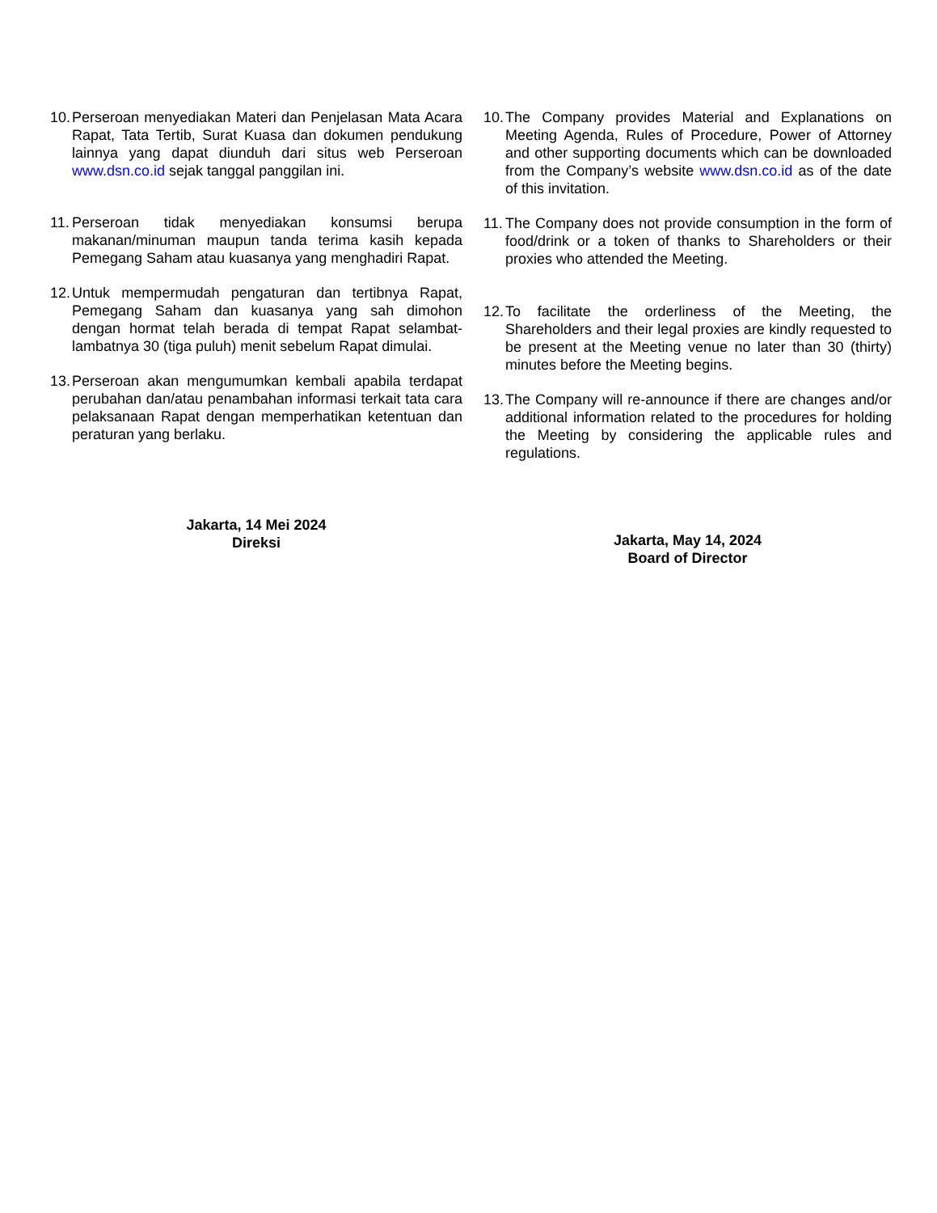10.
Perseroan menyediakan Materi dan Penjelasan Mata Acara Rapat, Tata Tertib, Surat Kuasa dan dokumen pendukung lainnya yang dapat diunduh dari situs web Perseroan www.dsn.co.id sejak tanggal panggilan ini.
11.
Perseroan tidak menyediakan konsumsi berupa makanan/minuman maupun tanda terima kasih kepada Pemegang Saham atau kuasanya yang menghadiri Rapat.
12.
Untuk mempermudah pengaturan dan tertibnya Rapat, Pemegang Saham dan kuasanya yang sah dimohon dengan hormat telah berada di tempat Rapat selambat-lambatnya 30 (tiga puluh) menit sebelum Rapat dimulai.
13.
Perseroan akan mengumumkan kembali apabila terdapat perubahan dan/atau penambahan informasi terkait tata cara pelaksanaan Rapat dengan memperhatikan ketentuan dan peraturan yang berlaku.
Jakarta, 14 Mei 2024
Direksi
10.
The Company provides Material and Explanations on Meeting Agenda, Rules of Procedure, Power of Attorney and other supporting documents which can be downloaded from the Company’s website www.dsn.co.id as of the date of this invitation.
11.
The Company does not provide consumption in the form of food/drink or a token of thanks to Shareholders or their proxies who attended the Meeting.
12.
To facilitate the orderliness of the Meeting, the Shareholders and their legal proxies are kindly requested to be present at the Meeting venue no later than 30 (thirty) minutes before the Meeting begins.
13.
The Company will re-announce if there are changes and/or additional information related to the procedures for holding the Meeting by considering the applicable rules and regulations.
Jakarta, May 14, 2024
Board of Director